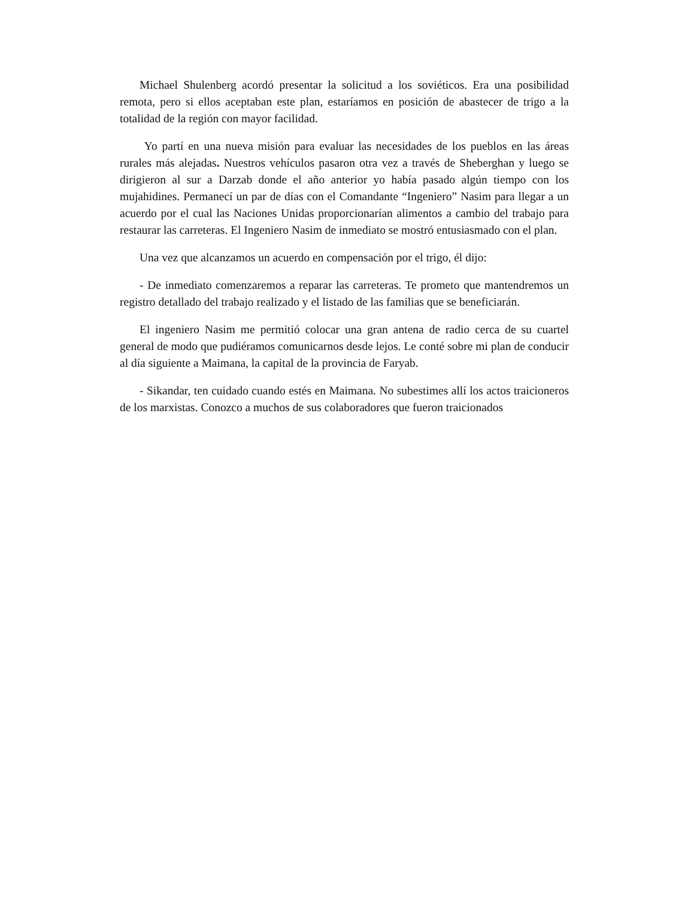Michael Shulenberg acordó presentar la solicitud a los soviéticos. Era una posibilidad remota, pero si ellos aceptaban este plan, estaríamos en posición de abastecer de trigo a la totalidad de la región con mayor facilidad.
Yo partí en una nueva misión para evaluar las necesidades de los pueblos en las áreas rurales más alejadas. Nuestros vehículos pasaron otra vez a través de Sheberghan y luego se dirigieron al sur a Darzab donde el año anterior yo había pasado algún tiempo con los mujahidines. Permanecí un par de días con el Comandante “Ingeniero” Nasim para llegar a un acuerdo por el cual las Naciones Unidas proporcionarían alimentos a cambio del trabajo para restaurar las carreteras. El Ingeniero Nasim de inmediato se mostró entusiasmado con el plan.
Una vez que alcanzamos un acuerdo en compensación por el trigo, él dijo:
- De inmediato comenzaremos a reparar las carreteras. Te prometo que mantendremos un registro detallado del trabajo realizado y el listado de las familias que se beneficiarán.
El ingeniero Nasim me permitió colocar una gran antena de radio cerca de su cuartel general de modo que pudiéramos comunicarnos desde lejos. Le conté sobre mi plan de conducir al día siguiente a Maimana, la capital de la provincia de Faryab.
- Sikandar, ten cuidado cuando estés en Maimana. No subestimes allí los actos traicioneros de los marxistas. Conozco a muchos de sus colaboradores que fueron traicionados